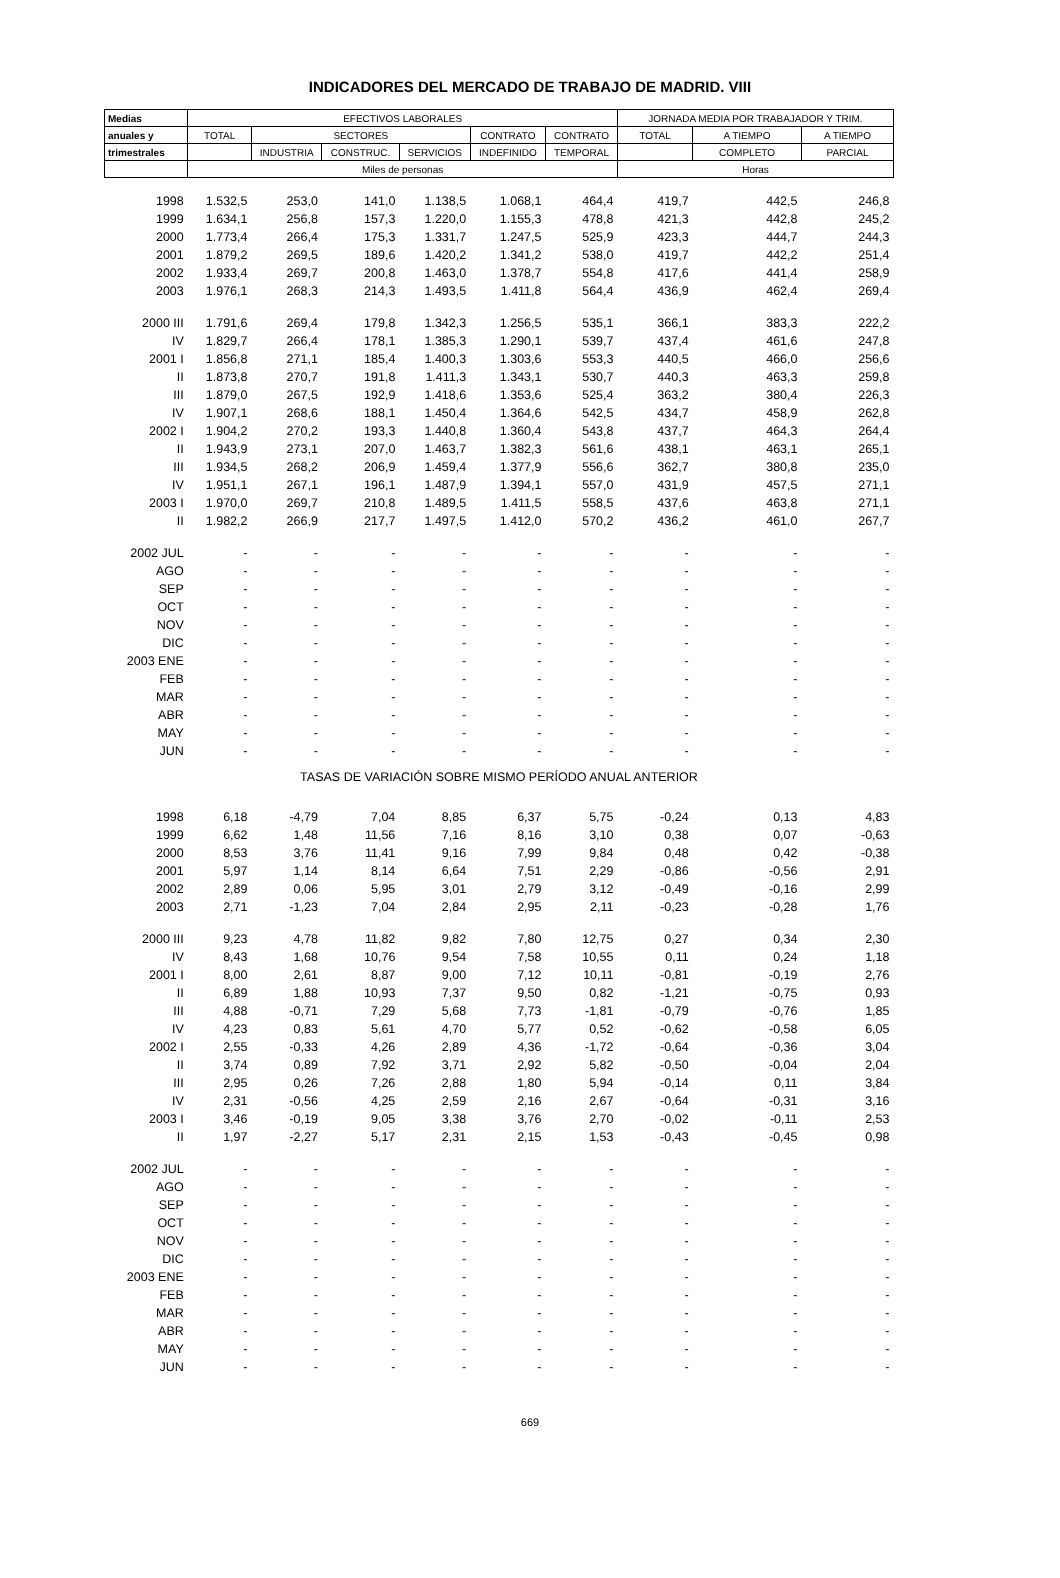INDICADORES DEL MERCADO DE TRABAJO DE MADRID. VIII
| Medias | EFECTIVOS LABORALES | | | | | | JORNADA MEDIA POR TRABAJADOR Y TRIM. | | |
| --- | --- | --- | --- | --- | --- | --- | --- | --- | --- |
| anuales y | TOTAL | SECTORES | | | CONTRATO | CONTRATO | TOTAL | A TIEMPO | A TIEMPO |
| trimestrales | | INDUSTRIA | CONSTRUC. | SERVICIOS | INDEFINIDO | TEMPORAL | | COMPLETO | PARCIAL |
| | Miles de personas | | | | | | Horas | | |
| 1998 | 1.532,5 | 253,0 | 141,0 | 1.138,5 | 1.068,1 | 464,4 | 419,7 | 442,5 | 246,8 |
| 1999 | 1.634,1 | 256,8 | 157,3 | 1.220,0 | 1.155,3 | 478,8 | 421,3 | 442,8 | 245,2 |
| 2000 | 1.773,4 | 266,4 | 175,3 | 1.331,7 | 1.247,5 | 525,9 | 423,3 | 444,7 | 244,3 |
| 2001 | 1.879,2 | 269,5 | 189,6 | 1.420,2 | 1.341,2 | 538,0 | 419,7 | 442,2 | 251,4 |
| 2002 | 1.933,4 | 269,7 | 200,8 | 1.463,0 | 1.378,7 | 554,8 | 417,6 | 441,4 | 258,9 |
| 2003 | 1.976,1 | 268,3 | 214,3 | 1.493,5 | 1.411,8 | 564,4 | 436,9 | 462,4 | 269,4 |
| 2000 III | 1.791,6 | 269,4 | 179,8 | 1.342,3 | 1.256,5 | 535,1 | 366,1 | 383,3 | 222,2 |
| IV | 1.829,7 | 266,4 | 178,1 | 1.385,3 | 1.290,1 | 539,7 | 437,4 | 461,6 | 247,8 |
| 2001 I | 1.856,8 | 271,1 | 185,4 | 1.400,3 | 1.303,6 | 553,3 | 440,5 | 466,0 | 256,6 |
| II | 1.873,8 | 270,7 | 191,8 | 1.411,3 | 1.343,1 | 530,7 | 440,3 | 463,3 | 259,8 |
| III | 1.879,0 | 267,5 | 192,9 | 1.418,6 | 1.353,6 | 525,4 | 363,2 | 380,4 | 226,3 |
| IV | 1.907,1 | 268,6 | 188,1 | 1.450,4 | 1.364,6 | 542,5 | 434,7 | 458,9 | 262,8 |
| 2002 I | 1.904,2 | 270,2 | 193,3 | 1.440,8 | 1.360,4 | 543,8 | 437,7 | 464,3 | 264,4 |
| II | 1.943,9 | 273,1 | 207,0 | 1.463,7 | 1.382,3 | 561,6 | 438,1 | 463,1 | 265,1 |
| III | 1.934,5 | 268,2 | 206,9 | 1.459,4 | 1.377,9 | 556,6 | 362,7 | 380,8 | 235,0 |
| IV | 1.951,1 | 267,1 | 196,1 | 1.487,9 | 1.394,1 | 557,0 | 431,9 | 457,5 | 271,1 |
| 2003 I | 1.970,0 | 269,7 | 210,8 | 1.489,5 | 1.411,5 | 558,5 | 437,6 | 463,8 | 271,1 |
| II | 1.982,2 | 266,9 | 217,7 | 1.497,5 | 1.412,0 | 570,2 | 436,2 | 461,0 | 267,7 |
| 2002 JUL | - | - | - | - | - | - | - | - | - |
| AGO | - | - | - | - | - | - | - | - | - |
| SEP | - | - | - | - | - | - | - | - | - |
| OCT | - | - | - | - | - | - | - | - | - |
| NOV | - | - | - | - | - | - | - | - | - |
| DIC | - | - | - | - | - | - | - | - | - |
| 2003 ENE | - | - | - | - | - | - | - | - | - |
| FEB | - | - | - | - | - | - | - | - | - |
| MAR | - | - | - | - | - | - | - | - | - |
| ABR | - | - | - | - | - | - | - | - | - |
| MAY | - | - | - | - | - | - | - | - | - |
| JUN | - | - | - | - | - | - | - | - | - |
| TASAS DE VARIACIÓN SOBRE MISMO PERÍODO ANUAL ANTERIOR | | | | | | | | | |
| 1998 | 6,18 | -4,79 | 7,04 | 8,85 | 6,37 | 5,75 | -0,24 | 0,13 | 4,83 |
| 1999 | 6,62 | 1,48 | 11,56 | 7,16 | 8,16 | 3,10 | 0,38 | 0,07 | -0,63 |
| 2000 | 8,53 | 3,76 | 11,41 | 9,16 | 7,99 | 9,84 | 0,48 | 0,42 | -0,38 |
| 2001 | 5,97 | 1,14 | 8,14 | 6,64 | 7,51 | 2,29 | -0,86 | -0,56 | 2,91 |
| 2002 | 2,89 | 0,06 | 5,95 | 3,01 | 2,79 | 3,12 | -0,49 | -0,16 | 2,99 |
| 2003 | 2,71 | -1,23 | 7,04 | 2,84 | 2,95 | 2,11 | -0,23 | -0,28 | 1,76 |
| 2000 III | 9,23 | 4,78 | 11,82 | 9,82 | 7,80 | 12,75 | 0,27 | 0,34 | 2,30 |
| IV | 8,43 | 1,68 | 10,76 | 9,54 | 7,58 | 10,55 | 0,11 | 0,24 | 1,18 |
| 2001 I | 8,00 | 2,61 | 8,87 | 9,00 | 7,12 | 10,11 | -0,81 | -0,19 | 2,76 |
| II | 6,89 | 1,88 | 10,93 | 7,37 | 9,50 | 0,82 | -1,21 | -0,75 | 0,93 |
| III | 4,88 | -0,71 | 7,29 | 5,68 | 7,73 | -1,81 | -0,79 | -0,76 | 1,85 |
| IV | 4,23 | 0,83 | 5,61 | 4,70 | 5,77 | 0,52 | -0,62 | -0,58 | 6,05 |
| 2002 I | 2,55 | -0,33 | 4,26 | 2,89 | 4,36 | -1,72 | -0,64 | -0,36 | 3,04 |
| II | 3,74 | 0,89 | 7,92 | 3,71 | 2,92 | 5,82 | -0,50 | -0,04 | 2,04 |
| III | 2,95 | 0,26 | 7,26 | 2,88 | 1,80 | 5,94 | -0,14 | 0,11 | 3,84 |
| IV | 2,31 | -0,56 | 4,25 | 2,59 | 2,16 | 2,67 | -0,64 | -0,31 | 3,16 |
| 2003 I | 3,46 | -0,19 | 9,05 | 3,38 | 3,76 | 2,70 | -0,02 | -0,11 | 2,53 |
| II | 1,97 | -2,27 | 5,17 | 2,31 | 2,15 | 1,53 | -0,43 | -0,45 | 0,98 |
| 2002 JUL | - | - | - | - | - | - | - | - | - |
| AGO | - | - | - | - | - | - | - | - | - |
| SEP | - | - | - | - | - | - | - | - | - |
| OCT | - | - | - | - | - | - | - | - | - |
| NOV | - | - | - | - | - | - | - | - | - |
| DIC | - | - | - | - | - | - | - | - | - |
| 2003 ENE | - | - | - | - | - | - | - | - | - |
| FEB | - | - | - | - | - | - | - | - | - |
| MAR | - | - | - | - | - | - | - | - | - |
| ABR | - | - | - | - | - | - | - | - | - |
| MAY | - | - | - | - | - | - | - | - | - |
| JUN | - | - | - | - | - | - | - | - | - |
669